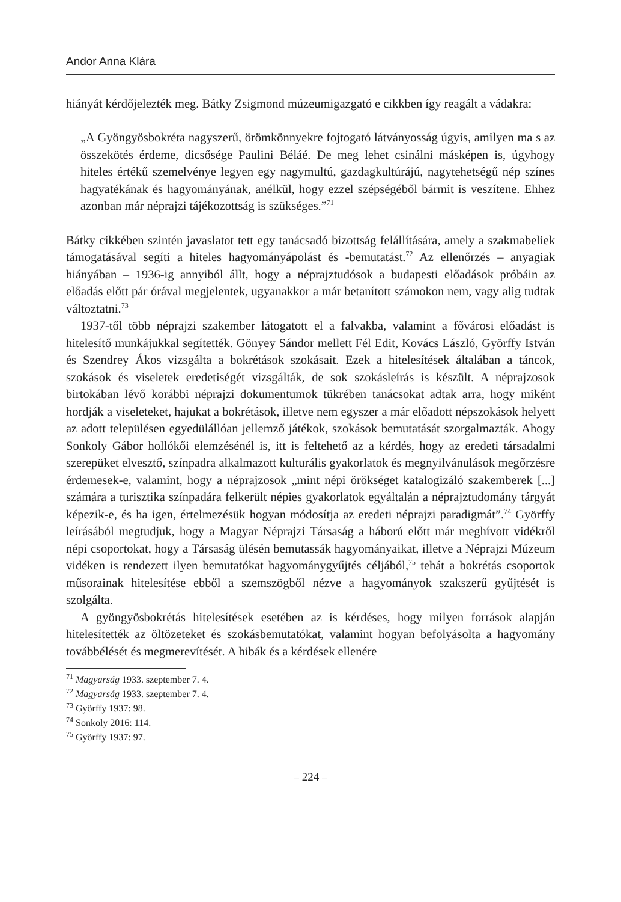Andor Anna Klára
hiányát kérdőjelezték meg. Bátky Zsigmond múzeumigazgató e cikkben így reagált a vádakra:
„A Gyöngyösbokréta nagyszerű, örömkönnyekre fojtogató látványosság úgyis, amilyen ma s az összekötés érdeme, dicsősége Paulini Béláé. De meg lehet csinálni másképen is, úgyhogy hiteles értékű szemelvénye legyen egy nagymultú, gazdagkultúrájú, nagytehetségű nép színes hagyatékának és hagyományának, anélkül, hogy ezzel szépségéből bármit is veszítene. Ehhez azonban már néprajzi tájékozottság is szükséges.”<sup>71</sup>
Bátky cikkében szintén javaslatot tett egy tanácsadó bizottság felállítására, amely a szakmabeliek támogatásával segíti a hiteles hagyományápolást és -bemutatást.<sup>72</sup> Az ellenőrzés – anyagiak hiányában – 1936-ig annyiból állt, hogy a néprajztudósok a budapesti előadások próbáin az előadás előtt pár órával megjelentek, ugyanakkor a már betanított számokon nem, vagy alig tudtak változtatni.<sup>73</sup>
1937-től több néprajzi szakember látogatott el a falvakba, valamint a fővárosi előadást is hitelesítő munkájukkal segítették. Gönyey Sándor mellett Fél Edit, Kovács László, Györffy István és Szendrey Ákos vizsgálta a bokrétások szokásait. Ezek a hitelesítések általában a táncok, szokások és viseletek eredetiségét vizsgálták, de sok szokásleírás is készült. A néprajzosok birtokában lévő korábbi néprajzi dokumentumok tükrében tanácsokat adtak arra, hogy miként hordják a viseleteket, hajukat a bokrétások, illetve nem egyszer a már előadott népszokások helyett az adott településen egyedülállóan jellemző játékok, szokások bemutatását szorgalmazták. Ahogy Sonkoly Gábor hollókői elemzésénél is, itt is feltehető az a kérdés, hogy az eredeti társadalmi szerepüket elvesztő, színpadra alkalmazott kulturális gyakorlatok és megnyilvánulások megőrzésre érdemesek-e, valamint, hogy a néprajzosok „mint népi örökséget katalogizáló szakemberek [...] számára a turisztika színpadára felkerült népies gyakorlatok egyáltalán a néprajztudomány tárgyát képezik-e, és ha igen, értelmezésük hogyan módosítja az eredeti néprajzi paradigmát”.<sup>74</sup> Györffy leírásából megtudjuk, hogy a Magyar Néprajzi Társaság a háború előtt már meghívott vidékről népi csoportokat, hogy a Társaság ülésén bemutassák hagyományaikat, illetve a Néprajzi Múzeum vidéken is rendezett ilyen bemutatókat hagyománygyűjtés céljából,<sup>75</sup> tehát a bokrétás csoportok műsorainak hitelesítése ebből a szemszögből nézve a hagyományok szakszerű gyűjtését is szolgálta.
A gyöngyösbokrétás hitelesítések esetében az is kérdéses, hogy milyen források alapján hitelesítették az öltözeteket és szokásbemutatókat, valamint hogyan befolyásolta a hagyomány továbbélését és megmerevítését. A hibák és a kérdések ellenére
<sup>71</sup> Magyarság 1933. szeptember 7. 4.
<sup>72</sup> Magyarság 1933. szeptember 7. 4.
<sup>73</sup> Györffy 1937: 98.
<sup>74</sup> Sonkoly 2016: 114.
<sup>75</sup> Györffy 1937: 97.
– 224 –